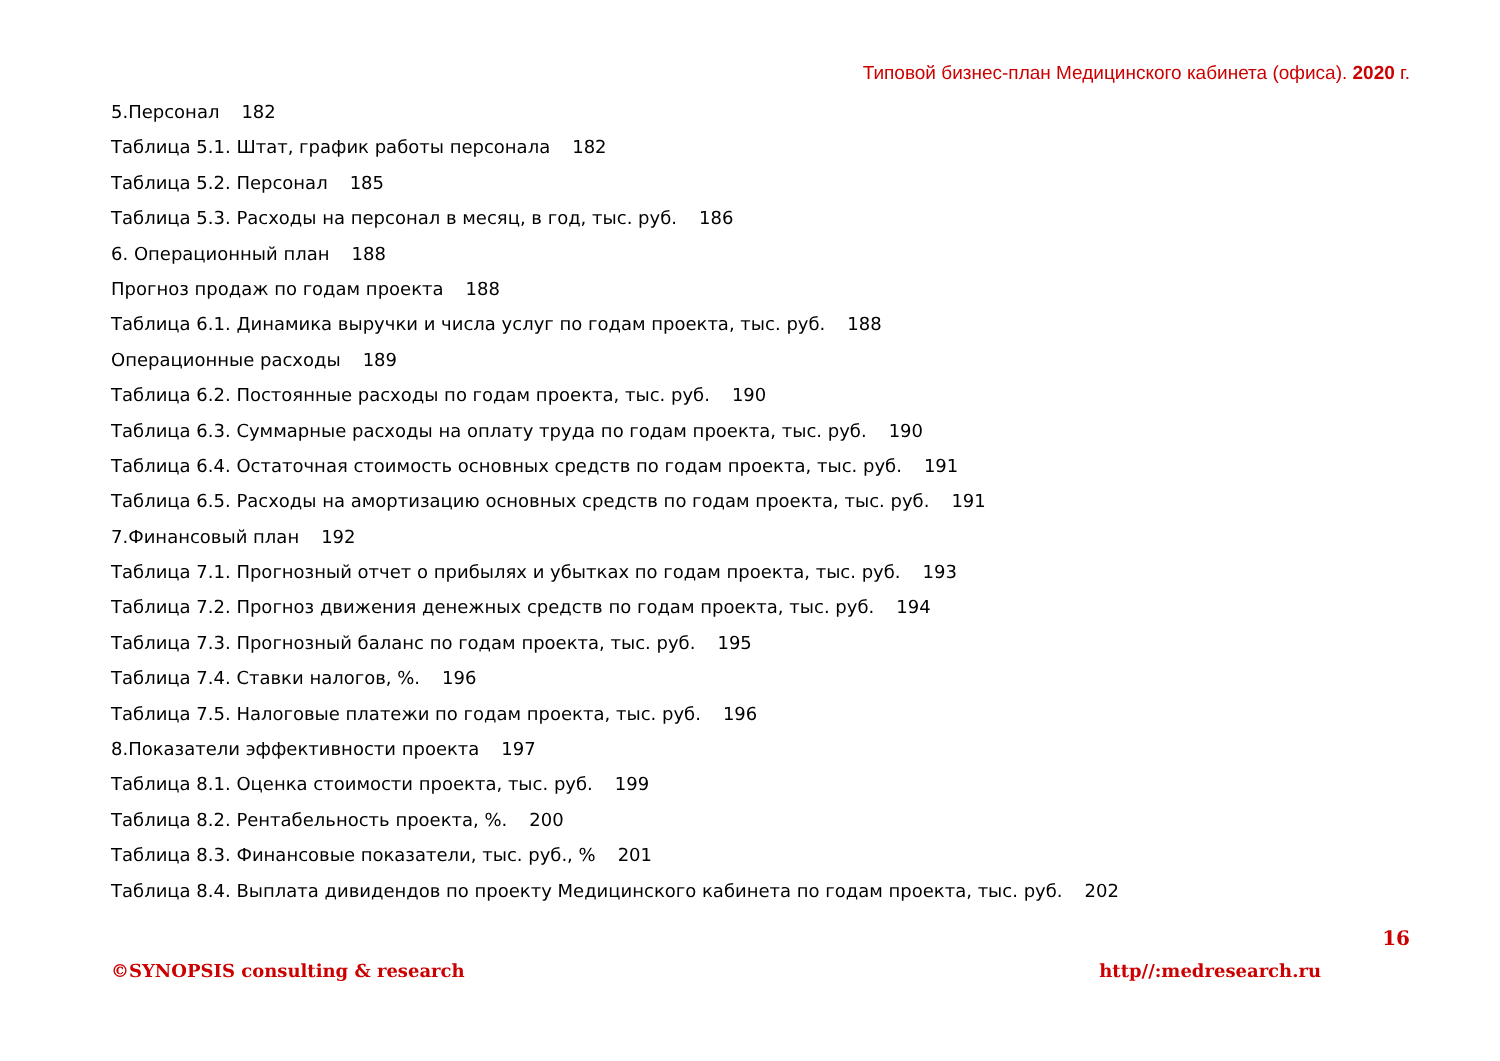Типовой бизнес-план Медицинского кабинета (офиса). 2020 г.
5.Персонал 182
Таблица 5.1. Штат, график работы персонала 182
Таблица 5.2. Персонал 185
Таблица 5.3. Расходы на персонал в месяц, в год, тыс. руб. 186
6. Операционный план 188
Прогноз продаж по годам проекта 188
Таблица 6.1. Динамика выручки и числа услуг по годам проекта, тыс. руб. 188
Операционные расходы 189
Таблица 6.2. Постоянные расходы по годам проекта, тыс. руб. 190
Таблица 6.3. Суммарные расходы на оплату труда по годам проекта, тыс. руб. 190
Таблица 6.4. Остаточная стоимость основных средств по годам проекта, тыс. руб. 191
Таблица 6.5. Расходы на амортизацию основных средств по годам проекта, тыс. руб. 191
7.Финансовый план 192
Таблица 7.1. Прогнозный отчет о прибылях и убытках по годам проекта, тыс. руб. 193
Таблица 7.2. Прогноз движения денежных средств по годам проекта, тыс. руб. 194
Таблица 7.3. Прогнозный баланс по годам проекта, тыс. руб. 195
Таблица 7.4. Ставки налогов, %. 196
Таблица 7.5. Налоговые платежи по годам проекта, тыс. руб. 196
8.Показатели эффективности проекта 197
Таблица 8.1. Оценка стоимости проекта, тыс. руб. 199
Таблица 8.2. Рентабельность проекта, %. 200
Таблица 8.3. Финансовые показатели, тыс. руб., % 201
Таблица 8.4. Выплата дивидендов по проекту Медицинского кабинета по годам проекта, тыс. руб. 202
16
©SYNOPSIS consulting & research
http//:medresearch.ru